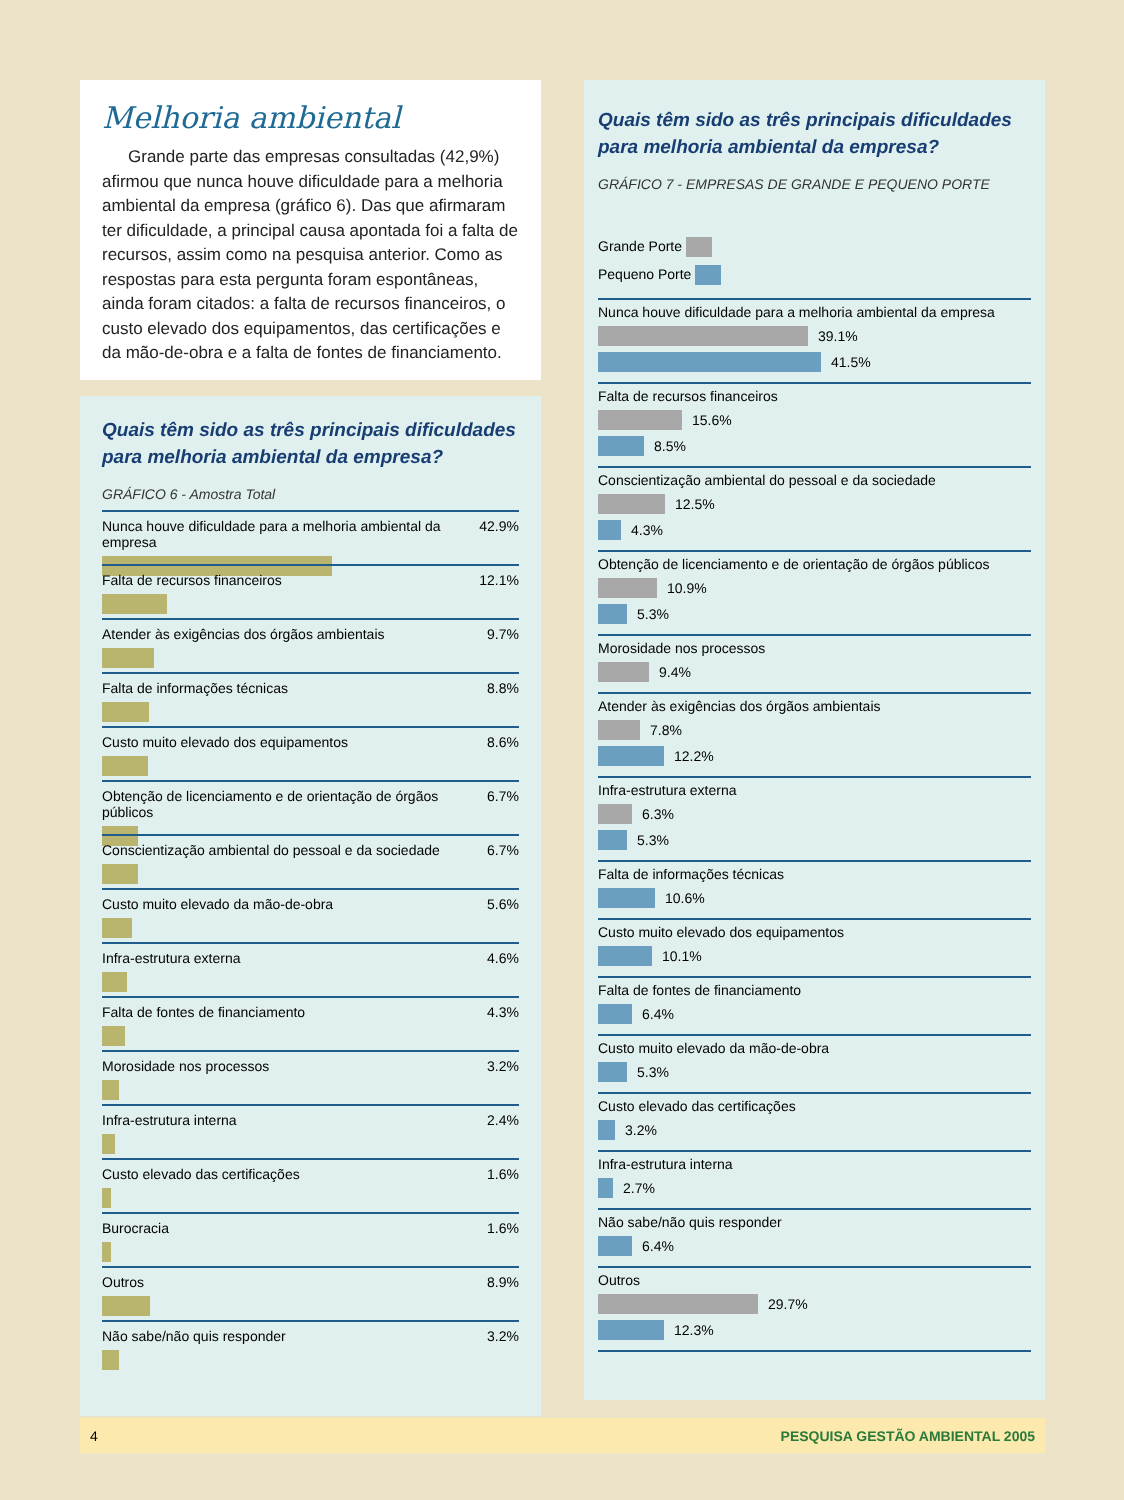Melhoria ambiental
Grande parte das empresas consultadas (42,9%) afirmou que nunca houve dificuldade para a melhoria ambiental da empresa (gráfico 6). Das que afirmaram ter dificuldade, a principal causa apontada foi a falta de recursos, assim como na pesquisa anterior. Como as respostas para esta pergunta foram espontâneas, ainda foram citados: a falta de recursos financeiros, o custo elevado dos equipamentos, das certificações e da mão-de-obra e a falta de fontes de financiamento.
Quais têm sido as três principais dificuldades para melhoria ambiental da empresa?
GRÁFICO 6 - Amostra Total
Nunca houve dificuldade para a melhoria ambiental da empresa 42.9%
Falta de recursos financeiros 12.1%
Atender às exigências dos órgãos ambientais 9.7%
Falta de informações técnicas 8.8%
Custo muito elevado dos equipamentos 8.6%
Obtenção de licenciamento e de orientação de órgãos públicos 6.7%
Conscientização ambiental do pessoal e da sociedade 6.7%
Custo muito elevado da mão-de-obra 5.6%
Infra-estrutura externa 4.6%
Falta de fontes de financiamento 4.3%
Morosidade nos processos 3.2%
Infra-estrutura interna 2.4%
Custo elevado das certificações 1.6%
Burocracia 1.6%
Outros 8.9%
Não sabe/não quis responder 3.2%
Quais têm sido as três principais dificuldades para melhoria ambiental da empresa?
GRÁFICO 7 - EMPRESAS DE GRANDE E PEQUENO PORTE
Grande Porte
Pequeno Porte
Nunca houve dificuldade para a melhoria ambiental da empresa
39.1%
41.5%
Falta de recursos financeiros
15.6%
8.5%
Conscientização ambiental do pessoal e da sociedade
12.5%
4.3%
Obtenção de licenciamento e de orientação de órgãos públicos
10.9%
5.3%
Morosidade nos processos
9.4%
Atender às exigências dos órgãos ambientais
7.8%
12.2%
Infra-estrutura externa
6.3%
5.3%
Falta de informações técnicas
10.6%
Custo muito elevado dos equipamentos
10.1%
Falta de fontes de financiamento
6.4%
Custo muito elevado da mão-de-obra
5.3%
Custo elevado das certificações
3.2%
Infra-estrutura interna
2.7%
Não sabe/não quis responder
6.4%
Outros
29.7%
12.3%
4 PESQUISA GESTÃO AMBIENTAL 2005